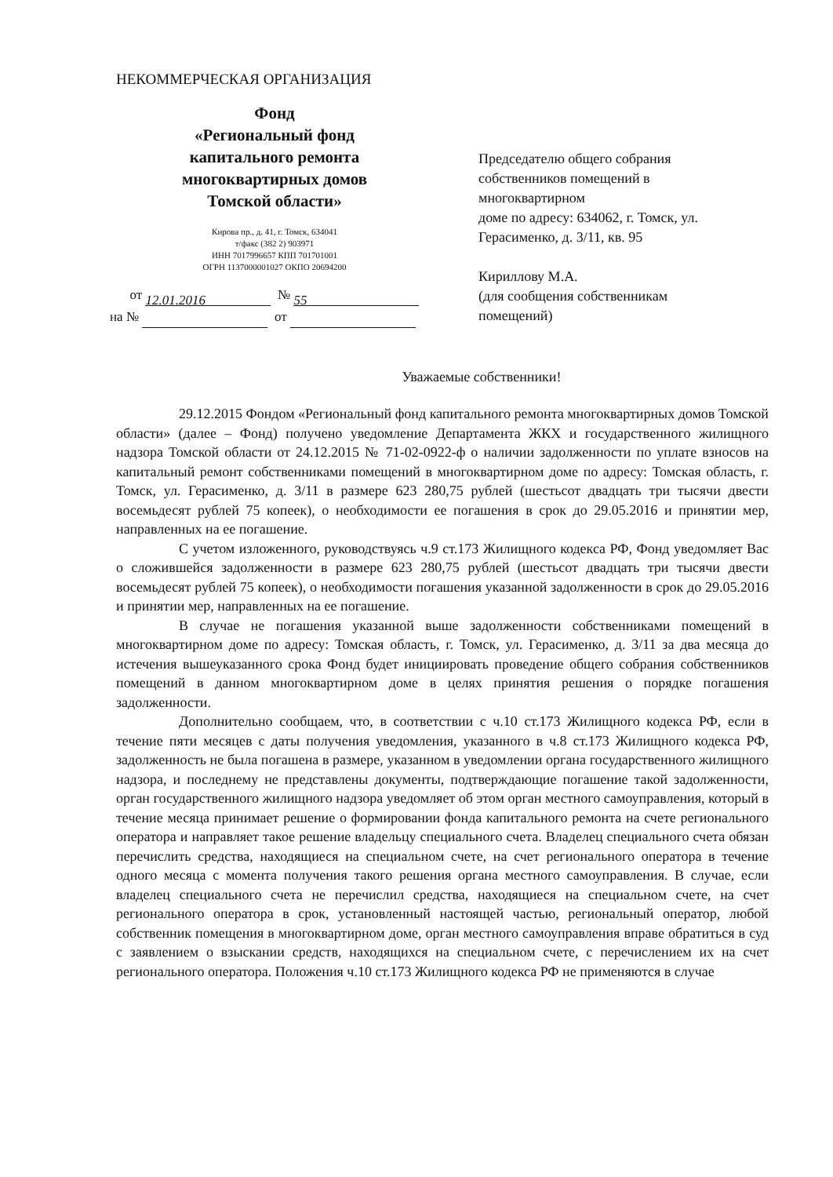НЕКОММЕРЧЕСКАЯ ОРГАНИЗАЦИЯ
Фонд
«Региональный фонд
капитального ремонта
многоквартирных домов
Томской области»
Кирова пр., д. 41, г. Томск, 634041
т/факс (382 2) 903971
ИНН 7017996657 КПП 701701001
ОГРН 1137000001027 ОКПО 20694200
от 12.01.2016 № 55
на № от
Председателю общего собрания собственников помещений в многоквартирном
доме по адресу: 634062, г. Томск, ул. Герасименко, д. 3/11, кв. 95
Кириллову М.А.
(для сообщения собственникам помещений)
Уважаемые собственники!
29.12.2015 Фондом «Региональный фонд капитального ремонта многоквартирных домов Томской области» (далее – Фонд) получено уведомление Департамента ЖКХ и государственного жилищного надзора Томской области от 24.12.2015 № 71-02-0922-ф о наличии задолженности по уплате взносов на капитальный ремонт собственниками помещений в многоквартирном доме по адресу: Томская область, г. Томск, ул. Герасименко, д. 3/11 в размере 623 280,75 рублей (шестьсот двадцать три тысячи двести восемьдесят рублей 75 копеек), о необходимости ее погашения в срок до 29.05.2016 и принятии мер, направленных на ее погашение.
С учетом изложенного, руководствуясь ч.9 ст.173 Жилищного кодекса РФ, Фонд уведомляет Вас о сложившейся задолженности в размере 623 280,75 рублей (шестьсот двадцать три тысячи двести восемьдесят рублей 75 копеек), о необходимости погашения указанной задолженности в срок до 29.05.2016 и принятии мер, направленных на ее погашение.
В случае не погашения указанной выше задолженности собственниками помещений в многоквартирном доме по адресу: Томская область, г. Томск, ул. Герасименко, д. 3/11 за два месяца до истечения вышеуказанного срока Фонд будет инициировать проведение общего собрания собственников помещений в данном многоквартирном доме в целях принятия решения о порядке погашения задолженности.
Дополнительно сообщаем, что, в соответствии с ч.10 ст.173 Жилищного кодекса РФ, если в течение пяти месяцев с даты получения уведомления, указанного в ч.8 ст.173 Жилищного кодекса РФ, задолженность не была погашена в размере, указанном в уведомлении органа государственного жилищного надзора, и последнему не представлены документы, подтверждающие погашение такой задолженности, орган государственного жилищного надзора уведомляет об этом орган местного самоуправления, который в течение месяца принимает решение о формировании фонда капитального ремонта на счете регионального оператора и направляет такое решение владельцу специального счета. Владелец специального счета обязан перечислить средства, находящиеся на специальном счете, на счет регионального оператора в течение одного месяца с момента получения такого решения органа местного самоуправления. В случае, если владелец специального счета не перечислил средства, находящиеся на специальном счете, на счет регионального оператора в срок, установленный настоящей частью, региональный оператор, любой собственник помещения в многоквартирном доме, орган местного самоуправления вправе обратиться в суд с заявлением о взыскании средств, находящихся на специальном счете, с перечислением их на счет регионального оператора. Положения ч.10 ст.173 Жилищного кодекса РФ не применяются в случае